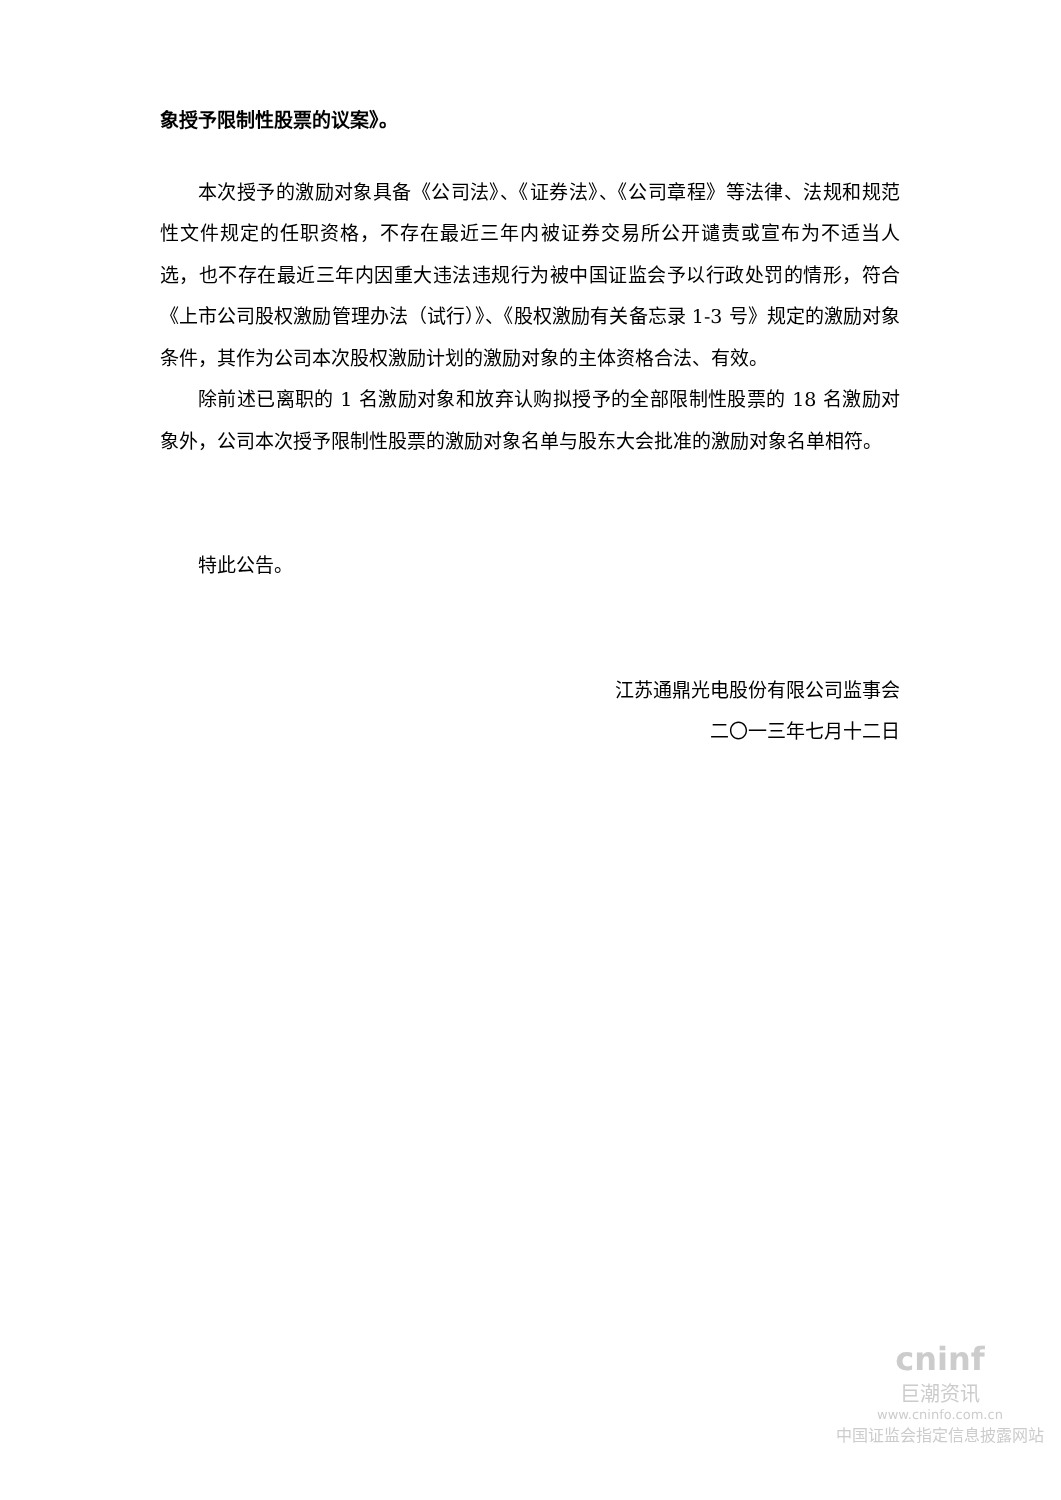象授予限制性股票的议案》。
本次授予的激励对象具备《公司法》、《证券法》、《公司章程》等法律、法规和规范性文件规定的任职资格，不存在最近三年内被证券交易所公开谴责或宣布为不适当人选，也不存在最近三年内因重大违法违规行为被中国证监会予以行政处罚的情形，符合《上市公司股权激励管理办法（试行）》、《股权激励有关备忘录 1-3 号》规定的激励对象条件，其作为公司本次股权激励计划的激励对象的主体资格合法、有效。
除前述已离职的 1 名激励对象和放弃认购拟授予的全部限制性股票的 18 名激励对象外，公司本次授予限制性股票的激励对象名单与股东大会批准的激励对象名单相符。
特此公告。
江苏通鼎光电股份有限公司监事会
二〇一三年七月十二日
cninf
巨潮资讯
www.cninfo.com.cn
中国证监会指定信息披露网站